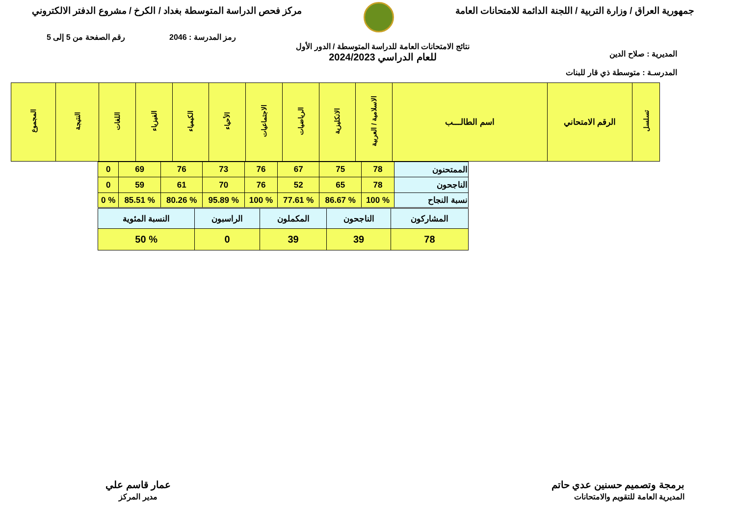جمهورية العراق / وزارة التربية / اللجنة الدائمة للامتحانات العامة
مركز فحص الدراسة المتوسطة بغداد / الكرخ / مشروع الدفتر الالكتروني
رمز المدرسة : 2046 رقم الصفحة من 5 إلى 5
المديرية : صلاح الدين
نتائج الامتحانات العامة للدراسة المتوسطة / الدور الأول
للعام الدراسي 2024/2023
المدرسـة : متوسطة ذي قار للبنات
| تسلسل | الرقم الامتحاني | اسم الطالـــب | الاسلامية / العربية | الانكليزية | الرياضيات | الاجتماعيات | الأحياء | الكيمياء | الفيزياء | اللغات | النتيجة | المجموع |
| --- | --- | --- | --- | --- | --- | --- | --- | --- | --- | --- | --- | --- |
| الممتحنون | 78 | 75 | 67 | 76 | 73 | 76 | 69 | 0 |
| الناجحون | 78 | 65 | 52 | 76 | 70 | 61 | 59 | 0 |
| نسبة النجاح | % 100 | % 86.67 | % 77.61 | % 100 | % 95.89 | % 80.26 | % 85.51 | % 0 |
| المشاركون | الناجحون | المكملون | الراسبون | النسبة المئوية |
| 78 | 39 | 39 | 0 | % 50 |
برمجة وتصميم حسنين عدي حاتم
المديرية العامة للتقويم والامتحانات
عمار قاسم علي
مدير المركز